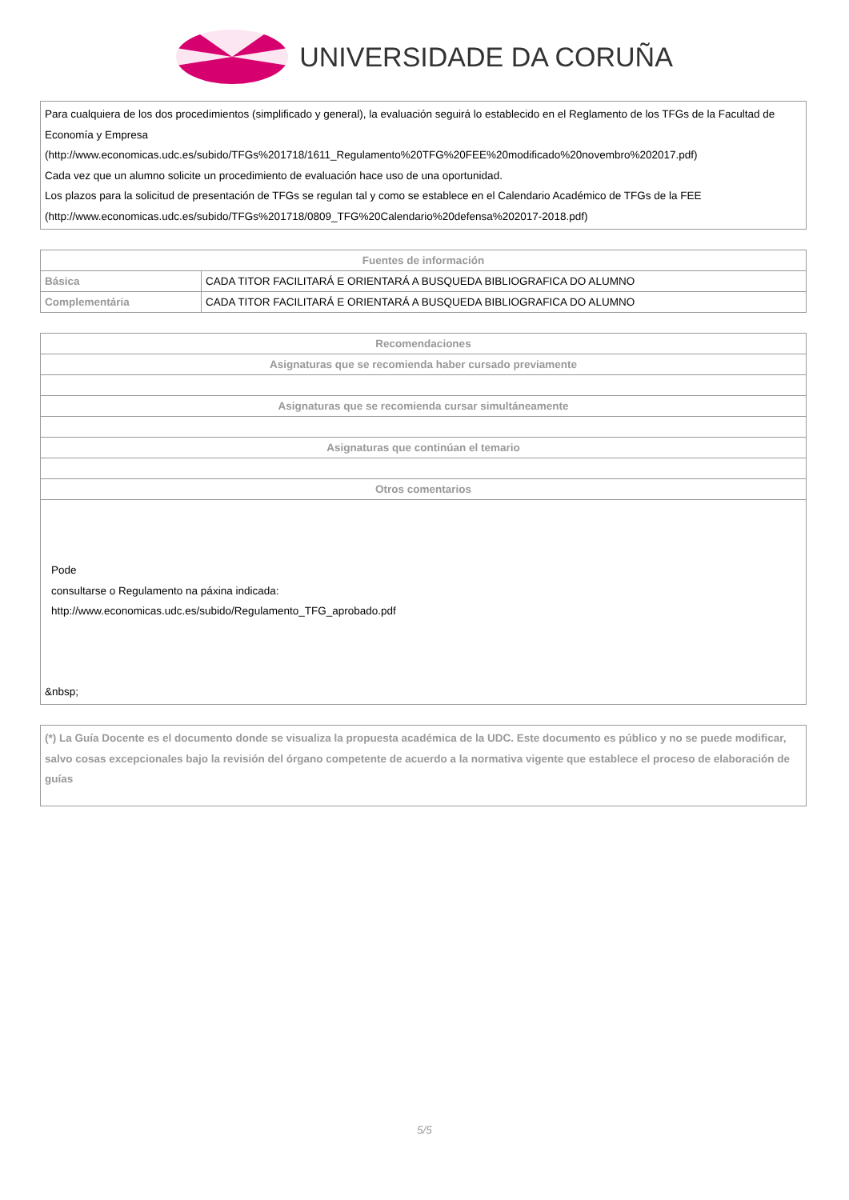UNIVERSIDADE DA CORUÑA
| Para cualquiera de los dos procedimientos (simplificado y general), la evaluación seguirá lo establecido en el Reglamento de los TFGs de la Facultad de Economía y Empresa (http://www.economicas.udc.es/subido/TFGs%201718/1611_Regulamento%20TFG%20FEE%20modificado%20novembro%202017.pdf) Cada vez que un alumno solicite un procedimiento de evaluación hace uso de una oportunidad. Los plazos para la solicitud de presentación de TFGs se regulan tal y como se establece en el Calendario Académico de TFGs de la FEE (http://www.economicas.udc.es/subido/TFGs%201718/0809_TFG%20Calendario%20defensa%202017-2018.pdf) |
| Fuentes de información | |
| --- | --- |
| Básica | CADA TITOR FACILITARÁ E ORIENTARÁ A BUSQUEDA BIBLIOGRAFICA DO ALUMNO |
| Complementária | CADA TITOR FACILITARÁ E ORIENTARÁ A BUSQUEDA BIBLIOGRAFICA DO ALUMNO |
| Recomendaciones |
| --- |
| Asignaturas que se recomienda haber cursado previamente |
| Asignaturas que se recomienda cursar simultáneamente |
| Asignaturas que continúan el temario |
| Otros comentarios |
| Pode consultarse o Regulamento na páxina indicada: http://www.economicas.udc.es/subido/Regulamento_TFG_aprobado.pdf &nbsp; |
| (*) La Guía Docente es el documento donde se visualiza la propuesta académica de la UDC. Este documento es público y no se puede modificar, salvo cosas excepcionales bajo la revisión del órgano competente de acuerdo a la normativa vigente que establece el proceso de elaboración de guías |
5/5